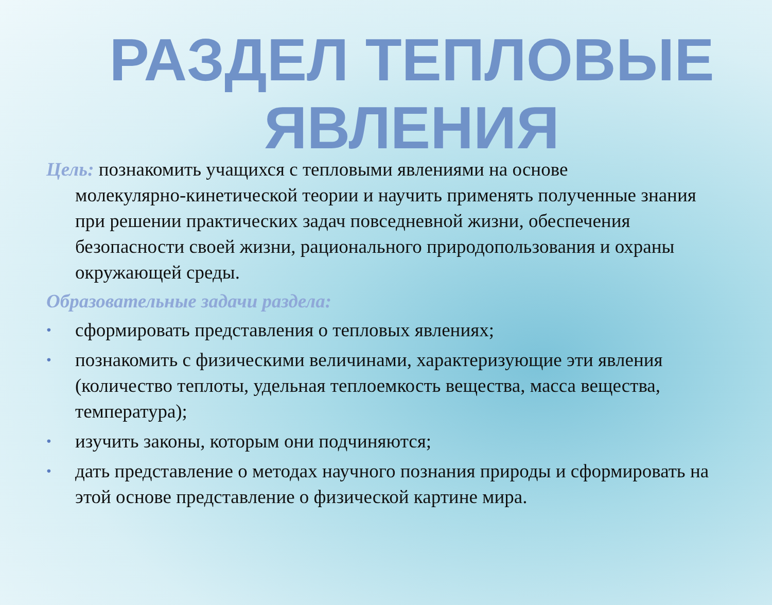РАЗДЕЛ ТЕПЛОВЫЕ ЯВЛЕНИЯ
Цель: познакомить учащихся с тепловыми явлениями на основе
молекулярно-кинетической теории и научить применять полученные знания при решении практических задач повседневной жизни, обеспечения безопасности своей жизни, рационального природопользования и охраны окружающей среды.
Образовательные задачи раздела:
• сформировать представления о тепловых явлениях;
• познакомить с физическими величинами, характеризующие эти явления (количество теплоты, удельная теплоемкость вещества, масса вещества, температура);
• изучить законы, которым они подчиняются;
• дать представление о методах научного познания природы и сформировать на этой основе представление о физической картине мира.